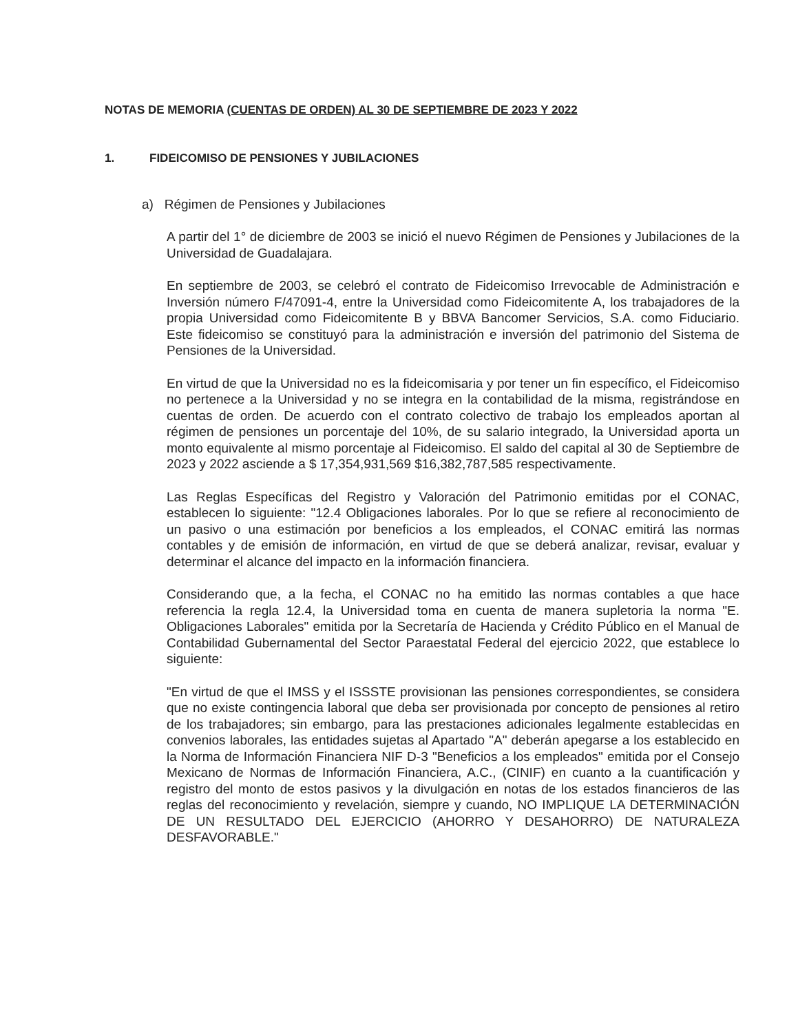NOTAS DE MEMORIA (CUENTAS DE ORDEN) AL 30 DE SEPTIEMBRE DE 2023 Y 2022
1. FIDEICOMISO DE PENSIONES Y JUBILACIONES
a) Régimen de Pensiones y Jubilaciones
A partir del 1° de diciembre de 2003 se inició el nuevo Régimen de Pensiones y Jubilaciones de la Universidad de Guadalajara.
En septiembre de 2003, se celebró el contrato de Fideicomiso Irrevocable de Administración e Inversión número F/47091-4, entre la Universidad como Fideicomitente A, los trabajadores de la propia Universidad como Fideicomitente B y BBVA Bancomer Servicios, S.A. como Fiduciario. Este fideicomiso se constituyó para la administración e inversión del patrimonio del Sistema de Pensiones de la Universidad.
En virtud de que la Universidad no es la fideicomisaria y por tener un fin específico, el Fideicomiso no pertenece a la Universidad y no se integra en la contabilidad de la misma, registrándose en cuentas de orden. De acuerdo con el contrato colectivo de trabajo los empleados aportan al régimen de pensiones un porcentaje del 10%, de su salario integrado, la Universidad aporta un monto equivalente al mismo porcentaje al Fideicomiso. El saldo del capital al 30 de Septiembre de 2023 y 2022 asciende a $ 17,354,931,569 $16,382,787,585 respectivamente.
Las Reglas Específicas del Registro y Valoración del Patrimonio emitidas por el CONAC, establecen lo siguiente: "12.4 Obligaciones laborales. Por lo que se refiere al reconocimiento de un pasivo o una estimación por beneficios a los empleados, el CONAC emitirá las normas contables y de emisión de información, en virtud de que se deberá analizar, revisar, evaluar y determinar el alcance del impacto en la información financiera.
Considerando que, a la fecha, el CONAC no ha emitido las normas contables a que hace referencia la regla 12.4, la Universidad toma en cuenta de manera supletoria la norma "E. Obligaciones Laborales" emitida por la Secretaría de Hacienda y Crédito Público en el Manual de Contabilidad Gubernamental del Sector Paraestatal Federal del ejercicio 2022, que establece lo siguiente:
"En virtud de que el IMSS y el ISSSTE provisionan las pensiones correspondientes, se considera que no existe contingencia laboral que deba ser provisionada por concepto de pensiones al retiro de los trabajadores; sin embargo, para las prestaciones adicionales legalmente establecidas en convenios laborales, las entidades sujetas al Apartado "A" deberán apegarse a los establecido en la Norma de Información Financiera NIF D-3 "Beneficios a los empleados" emitida por el Consejo Mexicano de Normas de Información Financiera, A.C., (CINIF) en cuanto a la cuantificación y registro del monto de estos pasivos y la divulgación en notas de los estados financieros de las reglas del reconocimiento y revelación, siempre y cuando, NO IMPLIQUE LA DETERMINACIÓN DE UN RESULTADO DEL EJERCICIO (AHORRO Y DESAHORRO) DE NATURALEZA DESFAVORABLE."